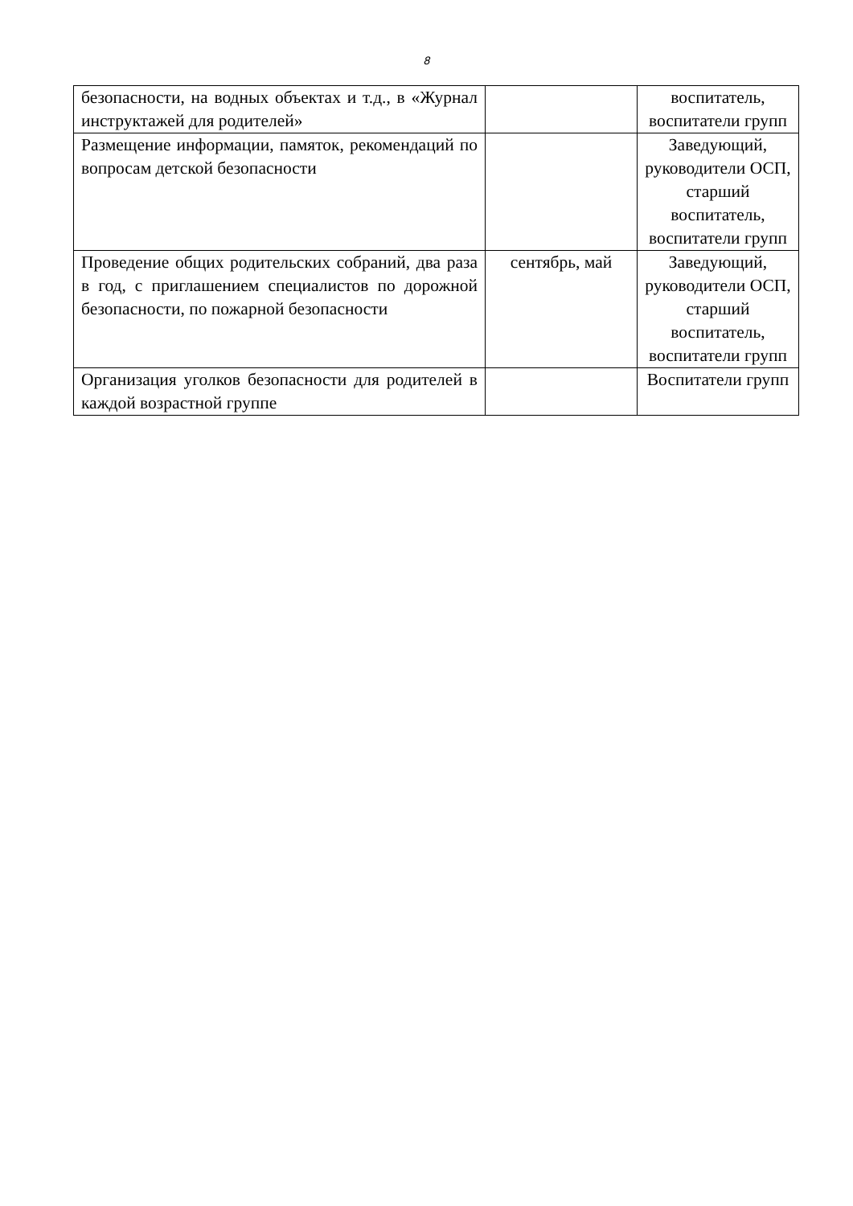8
| безопасности, на водных объектах и т.д., в «Журнал инструктажей для родителей» | | воспитатель, воспитатели групп |
| Размещение информации, памяток, рекомендаций по вопросам детской безопасности | | Заведующий, руководители ОСП, старший воспитатель, воспитатели групп |
| Проведение общих родительских собраний, два раза в год, с приглашением специалистов по дорожной безопасности, по пожарной безопасности | сентябрь, май | Заведующий, руководители ОСП, старший воспитатель, воспитатели групп |
| Организация уголков безопасности для родителей в каждой возрастной группе | | Воспитатели групп |